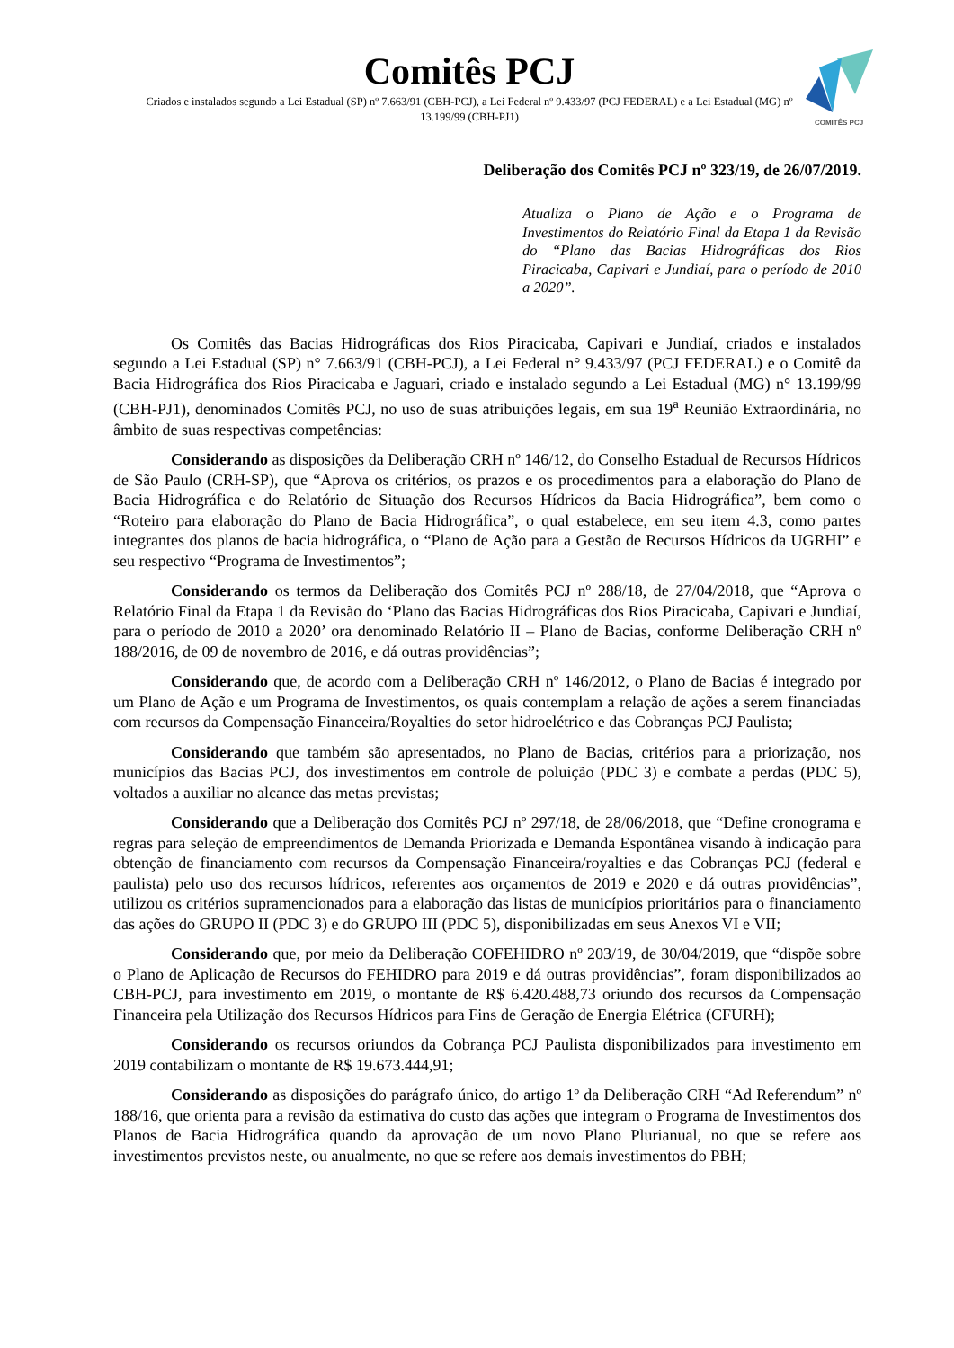Comitês PCJ
Criados e instalados segundo a Lei Estadual (SP) nº 7.663/91 (CBH-PCJ), a Lei Federal nº 9.433/97 (PCJ FEDERAL) e a Lei Estadual (MG) nº 13.199/99 (CBH-PJ1)
COMITÊS PCJ
Deliberação dos Comitês PCJ nº 323/19, de 26/07/2019.
Atualiza o Plano de Ação e o Programa de Investimentos do Relatório Final da Etapa 1 da Revisão do “Plano das Bacias Hidrográficas dos Rios Piracicaba, Capivari e Jundiaí, para o período de 2010 a 2020”.
Os Comitês das Bacias Hidrográficas dos Rios Piracicaba, Capivari e Jundiaí, criados e instalados segundo a Lei Estadual (SP) n° 7.663/91 (CBH-PCJ), a Lei Federal n° 9.433/97 (PCJ FEDERAL) e o Comitê da Bacia Hidrográfica dos Rios Piracicaba e Jaguari, criado e instalado segundo a Lei Estadual (MG) n° 13.199/99 (CBH-PJ1), denominados Comitês PCJ, no uso de suas atribuições legais, em sua 19<sup>a</sup> Reunião Extraordinária, no âmbito de suas respectivas competências:
Considerando as disposições da Deliberação CRH nº 146/12, do Conselho Estadual de Recursos Hídricos de São Paulo (CRH-SP), que “Aprova os critérios, os prazos e os procedimentos para a elaboração do Plano de Bacia Hidrográfica e do Relatório de Situação dos Recursos Hídricos da Bacia Hidrográfica”, bem como o “Roteiro para elaboração do Plano de Bacia Hidrográfica”, o qual estabelece, em seu item 4.3, como partes integrantes dos planos de bacia hidrográfica, o “Plano de Ação para a Gestão de Recursos Hídricos da UGRHI” e seu respectivo “Programa de Investimentos”;
Considerando os termos da Deliberação dos Comitês PCJ nº 288/18, de 27/04/2018, que “Aprova o Relatório Final da Etapa 1 da Revisão do ‘Plano das Bacias Hidrográficas dos Rios Piracicaba, Capivari e Jundiaí, para o período de 2010 a 2020’ ora denominado Relatório II – Plano de Bacias, conforme Deliberação CRH nº 188/2016, de 09 de novembro de 2016, e dá outras providências”;
Considerando que, de acordo com a Deliberação CRH nº 146/2012, o Plano de Bacias é integrado por um Plano de Ação e um Programa de Investimentos, os quais contemplam a relação de ações a serem financiadas com recursos da Compensação Financeira/Royalties do setor hidroelétrico e das Cobranças PCJ Paulista;
Considerando que também são apresentados, no Plano de Bacias, critérios para a priorização, nos municípios das Bacias PCJ, dos investimentos em controle de poluição (PDC 3) e combate a perdas (PDC 5), voltados a auxiliar no alcance das metas previstas;
Considerando que a Deliberação dos Comitês PCJ nº 297/18, de 28/06/2018, que “Define cronograma e regras para seleção de empreendimentos de Demanda Priorizada e Demanda Espontânea visando à indicação para obtenção de financiamento com recursos da Compensação Financeira/royalties e das Cobranças PCJ (federal e paulista) pelo uso dos recursos hídricos, referentes aos orçamentos de 2019 e 2020 e dá outras providências”, utilizou os critérios supramencionados para a elaboração das listas de municípios prioritários para o financiamento das ações do GRUPO II (PDC 3) e do GRUPO III (PDC 5), disponibilizadas em seus Anexos VI e VII;
Considerando que, por meio da Deliberação COFEHIDRO nº 203/19, de 30/04/2019, que “dispõe sobre o Plano de Aplicação de Recursos do FEHIDRO para 2019 e dá outras providências”, foram disponibilizados ao CBH-PCJ, para investimento em 2019, o montante de R$ 6.420.488,73 oriundo dos recursos da Compensação Financeira pela Utilização dos Recursos Hídricos para Fins de Geração de Energia Elétrica (CFURH);
Considerando os recursos oriundos da Cobrança PCJ Paulista disponibilizados para investimento em 2019 contabilizam o montante de R$ 19.673.444,91;
Considerando as disposições do parágrafo único, do artigo 1º da Deliberação CRH “Ad Referendum” nº 188/16, que orienta para a revisão da estimativa do custo das ações que integram o Programa de Investimentos dos Planos de Bacia Hidrográfica quando da aprovação de um novo Plano Plurianual, no que se refere aos investimentos previstos neste, ou anualmente, no que se refere aos demais investimentos do PBH;